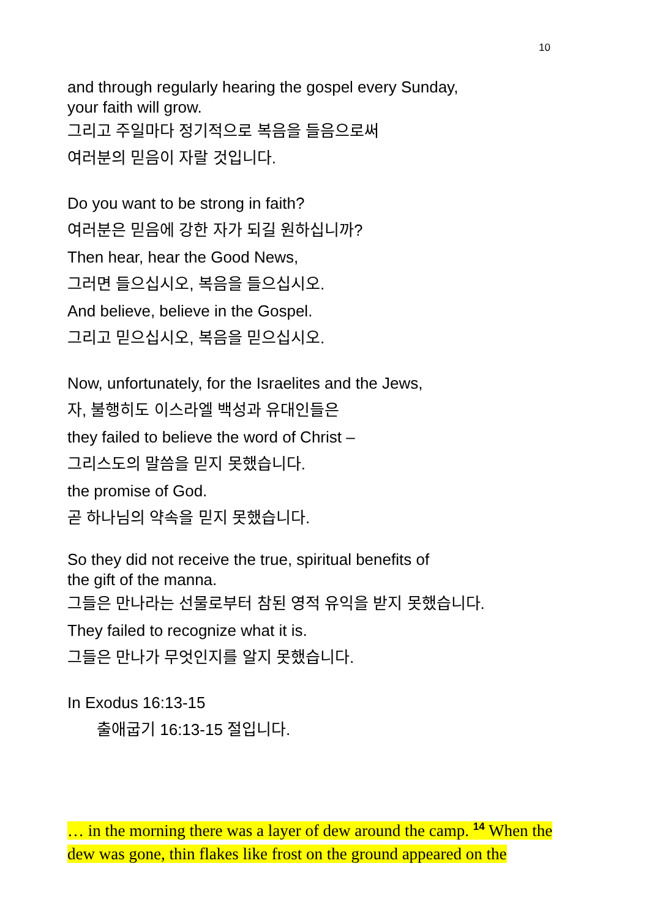10
and through regularly hearing the gospel every Sunday,
your faith will grow.
그리고 주일마다 정기적으로 복음을 들음으로써
여러분의 믿음이 자랄 것입니다.
Do you want to be strong in faith?
여러분은 믿음에 강한 자가 되길 원하십니까?
Then hear, hear the Good News,
그러면 들으십시오, 복음을 들으십시오.
And believe, believe in the Gospel.
그리고 믿으십시오, 복음을 믿으십시오.
Now, unfortunately, for the Israelites and the Jews,
자, 불행히도 이스라엘 백성과 유대인들은
they failed to believe the word of Christ –
그리스도의 말씀을 믿지 못했습니다.
the promise of God.
곧 하나님의 약속을 믿지 못했습니다.
So they did not receive the true, spiritual benefits of
the gift of the manna.
그들은 만나라는 선물로부터 참된 영적 유익을 받지 못했습니다.
They failed to recognize what it is.
그들은 만나가 무엇인지를 알지 못했습니다.
In Exodus 16:13-15
출애굽기 16:13-15 절입니다.
… in the morning there was a layer of dew around the camp. <sup>14</sup> When the dew was gone, thin flakes like frost on the ground appeared on the